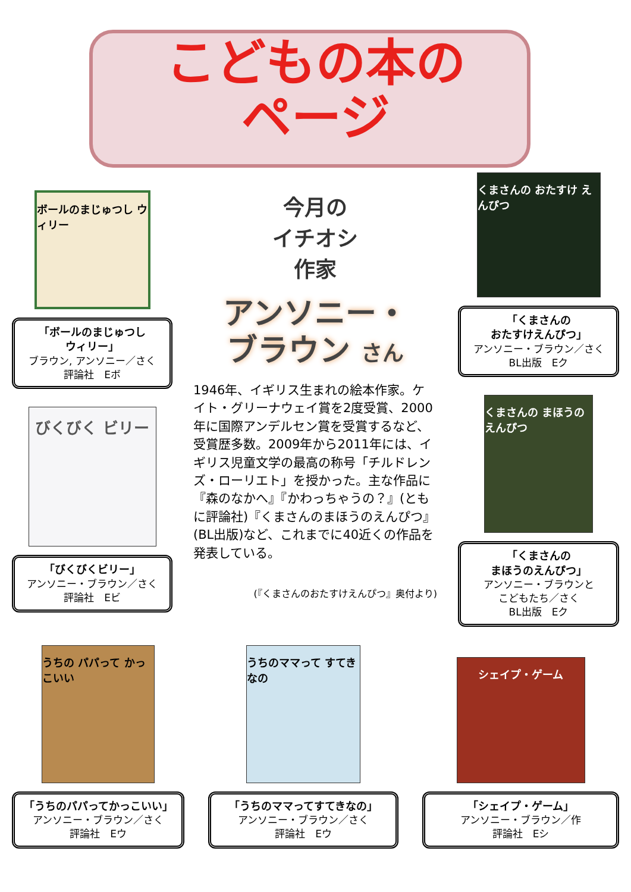こどもの本の
ページ
ボールのまじゅつし ウィリー
「ボールのまじゅつし
ウィリー」
ブラウン, アンソニー／さく
評論社　Eボ
びくびく ビリー
「びくびくビリー」
アンソニー・ブラウン／さく
評論社　Eビ
今月の
イチオシ
作家
アンソニー・
ブラウン さん
1946年、イギリス生まれの絵本作家。ケイト・グリーナウェイ賞を2度受賞、2000年に国際アンデルセン賞を受賞するなど、受賞歴多数。2009年から2011年には、イギリス児童文学の最高の称号「チルドレンズ・ローリエト」を授かった。主な作品に『森のなかへ』『かわっちゃうの？』(ともに評論社)『くまさんのまほうのえんぴつ』(BL出版)など、これまでに40近くの作品を発表している。
(『くまさんのおたすけえんぴつ』奥付より)
くまさんの おたすけ えんぴつ
「くまさんの
おたすけえんぴつ」
アンソニー・ブラウン／さく
BL出版　Eク
くまさんの まほうの えんぴつ
「くまさんの
まほうのえんぴつ」
アンソニー・ブラウンと
こどもたち／さく
BL出版　Eク
うちの パパって かっこいい
「うちのパパってかっこいい」
アンソニー・ブラウン／さく
評論社　Eウ
うちのママって すてきなの
「うちのママってすてきなの」
アンソニー・ブラウン／さく
評論社　Eウ
シェイプ・ゲーム
「シェイプ・ゲーム」
アンソニー・ブラウン／作
評論社　Eシ